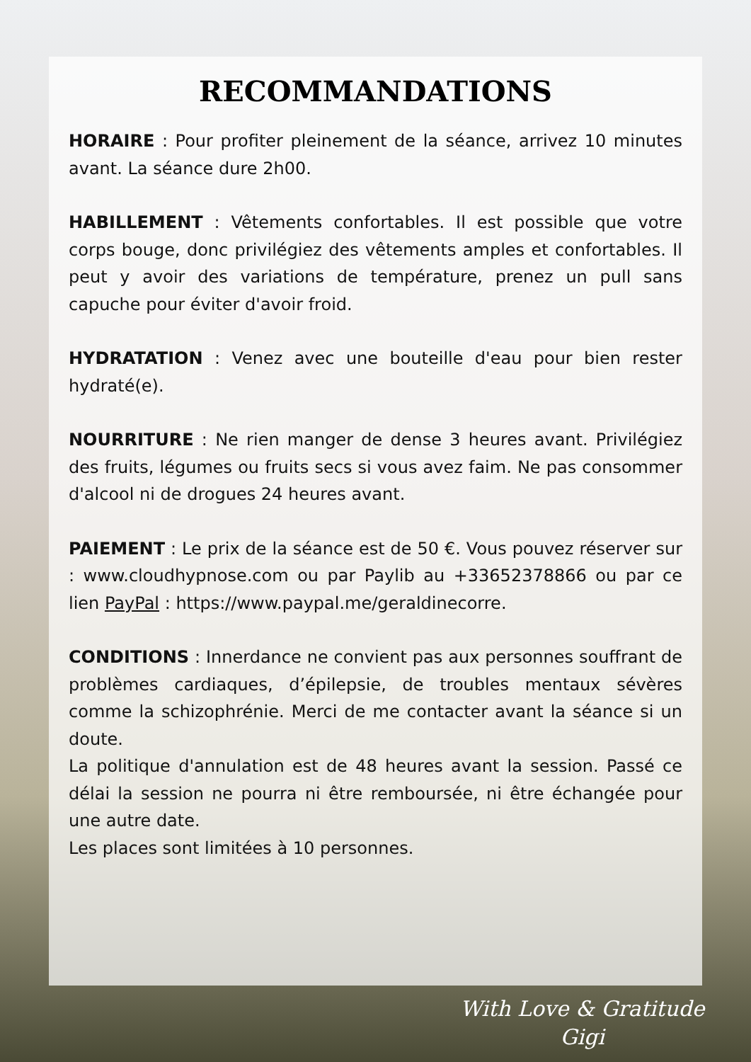RECOMMANDATIONS
HORAIRE : Pour profiter pleinement de la séance, arrivez 10 minutes avant. La séance dure 2h00.
HABILLEMENT : Vêtements confortables. Il est possible que votre corps bouge, donc privilégiez des vêtements amples et confortables. Il peut y avoir des variations de température, prenez un pull sans capuche pour éviter d'avoir froid.
HYDRATATION : Venez avec une bouteille d'eau pour bien rester hydraté(e).
NOURRITURE : Ne rien manger de dense 3 heures avant. Privilégiez des fruits, légumes ou fruits secs si vous avez faim. Ne pas consommer d'alcool ni de drogues 24 heures avant.
PAIEMENT : Le prix de la séance est de 50 €. Vous pouvez réserver sur : www.cloudhypnose.com ou par Paylib au +33652378866 ou par ce lien PayPal : https://www.paypal.me/geraldinecorre.
CONDITIONS : Innerdance ne convient pas aux personnes souffrant de problèmes cardiaques, d’épilepsie, de troubles mentaux sévères comme la schizophrénie. Merci de me contacter avant la séance si un doute.
La politique d'annulation est de 48 heures avant la session. Passé ce délai la session ne pourra ni être remboursée, ni être échangée pour une autre date.
Les places sont limitées à 10 personnes.
With Love & Gratitude
Gigi